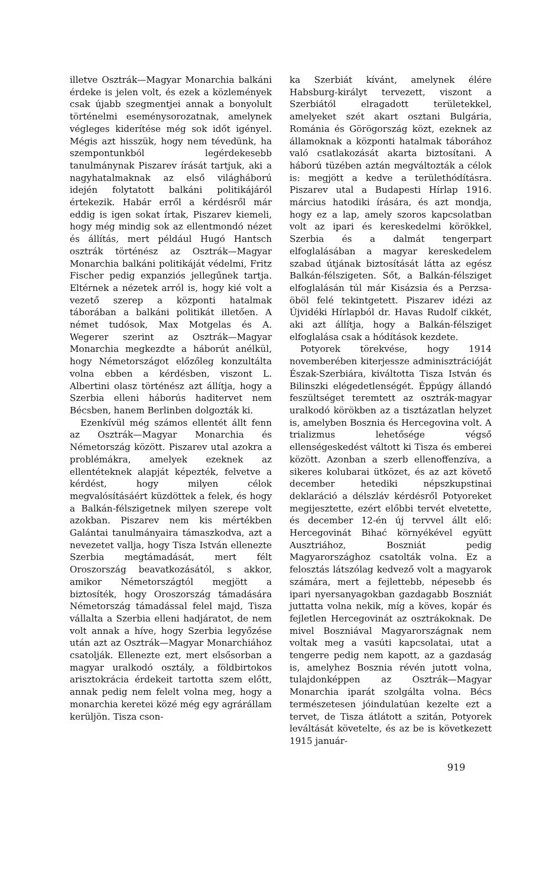illetve Osztrák—Magyar Monarchia balkáni érdeke is jelen volt, és ezek a közlemények csak újabb szegmentjei annak a bonyolult történelmi eseménysorozatnak, amelynek végleges kiderítése még sok időt igényel. Mégis azt hisszük, hogy nem tévedünk, ha szempontunkból legérdekesebb tanulmánynak Piszarev írását tartjuk, aki a nagyhatalmaknak az első világháború idején folytatott balkáni politikájáról értekezik. Habár erről a kérdésről már eddig is igen sokat írtak, Piszarev kiemeli, hogy még mindig sok az ellentmondó nézet és állítás, mert például Hugó Hantsch osztrák történész az Osztrák—Magyar Monarchia balkáni politikáját védelmi, Fritz Fischer pedig expanziós jellegűnek tartja. Eltérnek a nézetek arról is, hogy kié volt a vezető szerep a központi hatalmak táborában a balkáni politikát illetően. A német tudósok, Max Motgelas és A. Wegerer szerint az Osztrák—Magyar Monarchia megkezdte a háborút anélkül, hogy Németországot előzőleg konzultálta volna ebben a kérdésben, viszont L. Albertini olasz történész azt állítja, hogy a Szerbia elleni háborús haditervet nem Bécsben, hanem Berlinben dolgozták ki.
Ezenkívül még számos ellentét állt fenn az Osztrák—Magyar Monarchia és Németország között. Piszarev utal azokra a problémákra, amelyek ezeknek az ellentéteknek alapját képezték, felvetve a kérdést, hogy milyen célok megvalósításáért küzdöttek a felek, és hogy a Balkán-félszigetnek milyen szerepe volt azokban. Piszarev nem kis mértékben Galántai tanulmányaira támaszkodva, azt a nevezetet vallja, hogy Tisza István ellenezte Szerbia megtámadását, mert félt Oroszország beavatkozásától, s akkor, amikor Németországtól megjött a biztosíték, hogy Oroszország támadására Németország támadással felel majd, Tisza vállalta a Szerbia elleni hadjáratot, de nem volt annak a híve, hogy Szerbia legyőzése után azt az Osztrák—Magyar Monarchiához csatolják. Ellenezte ezt, mert elsősorban a magyar uralkodó osztály, a földbirtokos arisztokrácia érdekeit tartotta szem előtt, annak pedig nem felelt volna meg, hogy a monarchia keretei közé még egy agrárállam kerüljön. Tisza cson-
ka Szerbiát kívánt, amelynek élére Habsburg-királyt tervezett, viszont a Szerbiától elragadott területekkel, amelyeket szét akart osztani Bulgária, Románia és Görögország közt, ezeknek az államoknak a központi hatalmak táborához való csatlakozását akarta biztosítani. A háború tüzében aztán megváltozták a célok is: megjött a kedve a területhódításra. Piszarev utal a Budapesti Hírlap 1916. március hatodiki írására, és azt mondja, hogy ez a lap, amely szoros kapcsolatban volt az ipari és kereskedelmi körökkel, Szerbia és a dalmát tengerpart elfoglalásában a magyar kereskedelem szabad útjának biztosítását látta az egész Balkán-félszigeten. Sőt, a Balkán-félsziget elfoglalásán túl már Kisázsia és a Perzsa-öböl felé tekintgetett. Piszarev idézi az Újvidéki Hírlapból dr. Havas Rudolf cikkét, aki azt állítja, hogy a Balkán-félsziget elfoglalása csak a hódítások kezdete.
Potyorek törekvése, hogy 1914 novemberében kiterjessze adminisztrációját Észak-Szerbiára, kiváltotta Tisza István és Bilinszki elégedetlenségét. Éppúgy állandó feszültséget teremtett az osztrák-magyar uralkodó körökben az a tisztázatlan helyzet is, amelyben Bosznia és Hercegovina volt. A trializmus lehetősége végső ellenségeskedést váltott ki Tisza és emberei között. Azonban a szerb ellenoffenzíva, a sikeres kolubarai ütközet, és az azt követő december hetediki népszkupstinai deklaráció a délszláv kérdésről Potyoreket megijesztette, ezért előbbi tervét elvetette, és december 12-én új tervvel állt elő: Hercegovinát Bihać környékével együtt Ausztriához, Boszniát pedig Magyarországhoz csatolták volna. Ez a felosztás látszólag kedvező volt a magyarok számára, mert a fejlettebb, népesebb és ipari nyersanyagokban gazdagabb Boszniát juttatta volna nekik, míg a köves, kopár és fejletlen Hercegovinát az osztrákoknak. De mivel Boszniával Magyarországnak nem voltak meg a vasúti kapcsolatai, utat a tengerre pedig nem kapott, az a gazdaság is, amelyhez Bosznia révén jutott volna, tulajdonképpen az Osztrák—Magyar Monarchia iparát szolgálta volna. Bécs természetesen jóindulatúan kezelte ezt a tervet, de Tisza átlátott a szitán, Potyorek leváltását követelte, és az be is következett 1915 január-
919